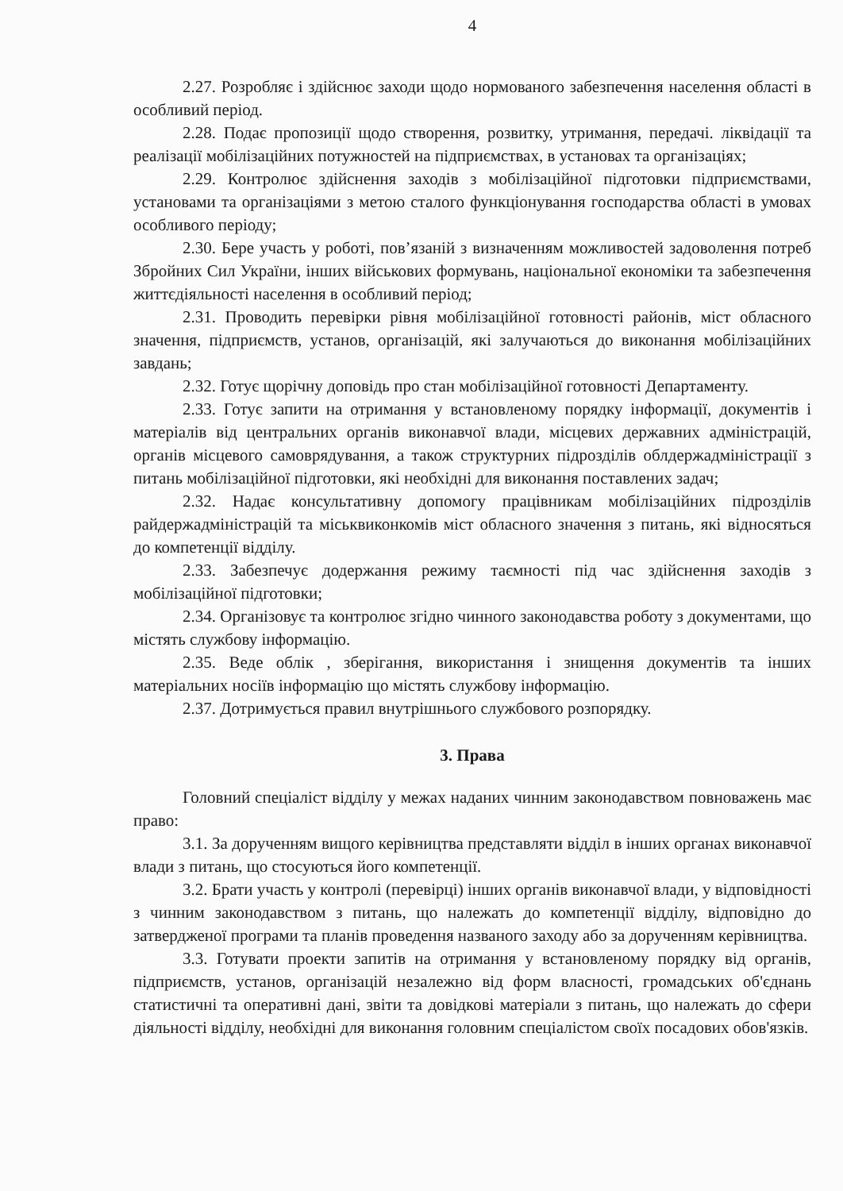4
2.27. Розробляє і здійснює заходи щодо нормованого забезпечення населення області в особливий період.
2.28. Подає пропозиції щодо створення, розвитку, утримання, передачі. ліквідації та реалізації мобілізаційних потужностей на підприємствах, в установах та організаціях;
2.29. Контролює здійснення заходів з мобілізаційної підготовки підприємствами, установами та організаціями з метою сталого функціонування господарства області в умовах особливого періоду;
2.30. Бере участь у роботі, пов’язаній з визначенням можливостей задоволення потреб Збройних Сил України, інших військових формувань, національної економіки та забезпечення життєдіяльності населення в особливий період;
2.31. Проводить перевірки рівня мобілізаційної готовності районів, міст обласного значення, підприємств, установ, організацій, які залучаються до виконання мобілізаційних завдань;
2.32. Готує щорічну доповідь про стан мобілізаційної готовності Департаменту.
2.33. Готує запити на отримання у встановленому порядку інформації, документів і матеріалів від центральних органів виконавчої влади, місцевих державних адміністрацій, органів місцевого самоврядування, а також структурних підрозділів облдержадміністрації з питань мобілізаційної підготовки, які необхідні для виконання поставлених задач;
2.32. Надає консультативну допомогу працівникам мобілізаційних підрозділів райдержадміністрацій та міськвиконкомів міст обласного значення з питань, які відносяться до компетенції відділу.
2.33. Забезпечує додержання режиму таємності під час здійснення заходів з мобілізаційної підготовки;
2.34. Організовує та контролює згідно чинного законодавства роботу з документами, що містять службову інформацію.
2.35. Веде облік , зберігання, використання і знищення документів та інших матеріальних носіїв інформацію що містять службову інформацію.
2.37. Дотримується правил внутрішнього службового розпорядку.
3. Права
Головний спеціаліст відділу у межах наданих чинним законодавством повноважень має право:
3.1. За дорученням вищого керівництва представляти відділ в інших органах виконавчої влади з питань, що стосуються його компетенції.
3.2. Брати участь у контролі (перевірці) інших органів виконавчої влади, у відповідності з чинним законодавством з питань, що належать до компетенції відділу, відповідно до затвердженої програми та планів проведення названого заходу або за дорученням керівництва.
3.3. Готувати проекти запитів на отримання у встановленому порядку від органів, підприємств, установ, організацій незалежно від форм власності, громадських об'єднань статистичні та оперативні дані, звіти та довідкові матеріали з питань, що належать до сфери діяльності відділу, необхідні для виконання головним спеціалістом своїх посадових обов'язків.